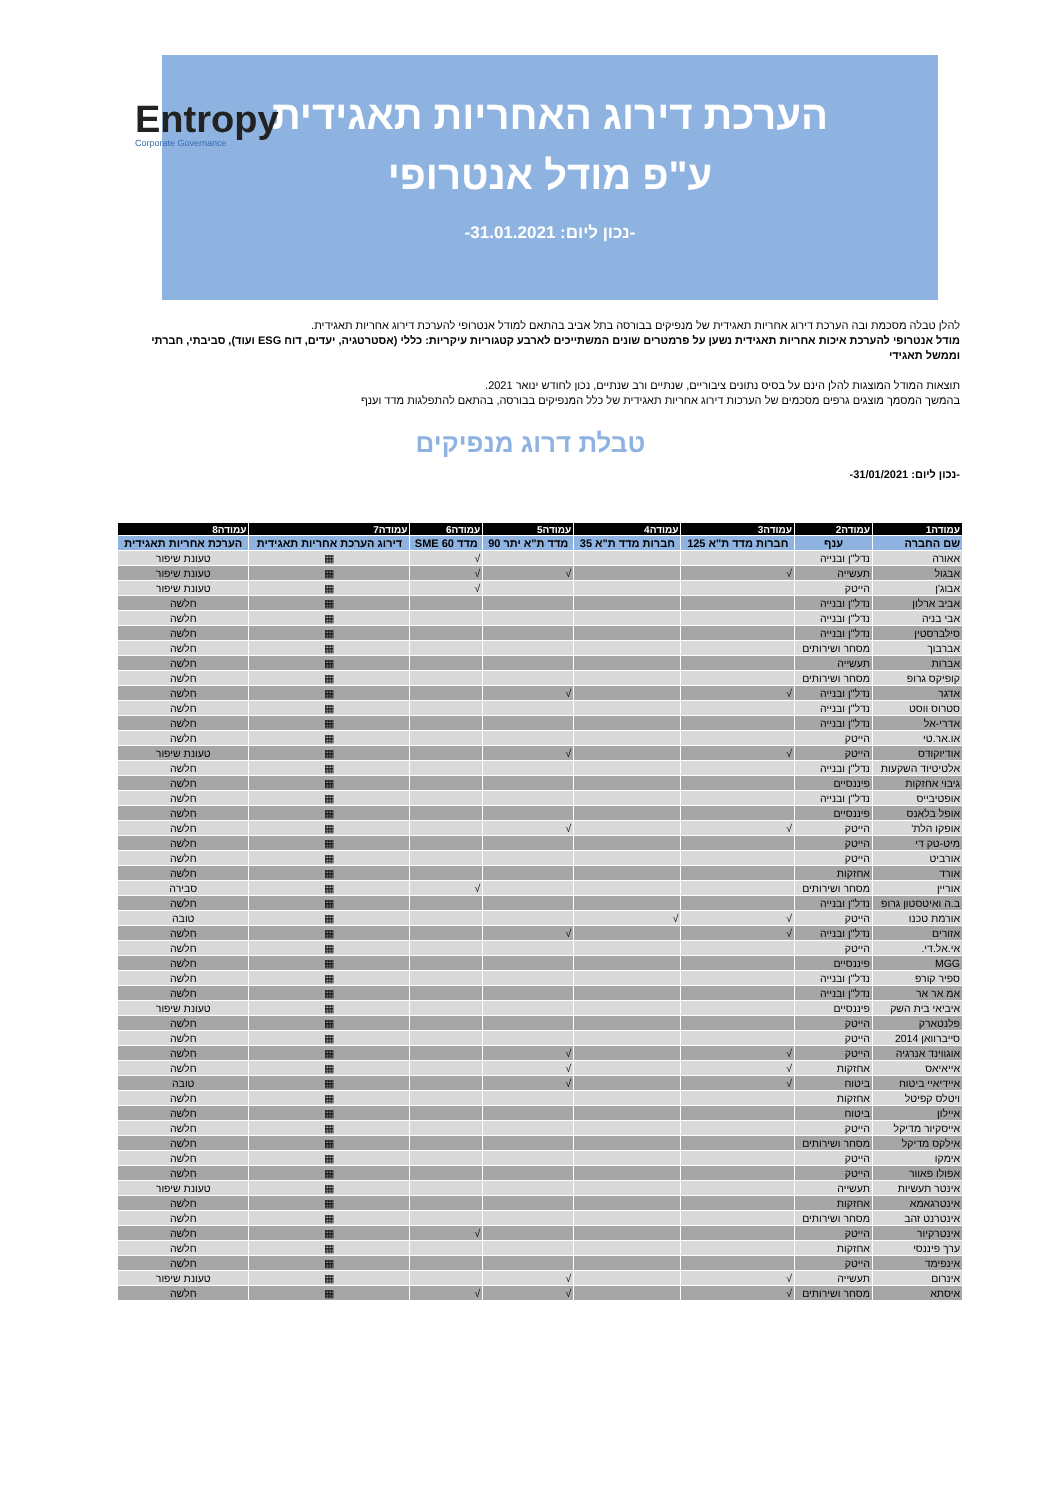Entropy
Corporate Governance
הערכת דירוג האחריות תאגידית
ע"פ מודל אנטרופי
-נכון ליום: 31.01.2021-
להלן טבלה מסכמת ובה הערכת דירוג אחריות תאגידית של מנפיקים בבורסה בתל אביב בהתאם למודל אנטרופי להערכת דירוג אחריות תאגידית.
מודל אנטרופי להערכת איכות אחריות תאגידית נשען על פרמטרים שונים המשתייכים לארבע קטגוריות עיקריות: כללי (אסטרטגיה, יעדים, דוח ESG ועוד), סביבתי, חברתי וממשל תאגידי
תוצאות המודל המוצגות להלן הינם על בסיס נתונים ציבוריים, שנתיים ורב שנתיים, נכון לחודש ינואר 2021.
בהמשך המסמך מוצגים גרפים מסכמים של הערכות דירוג אחריות תאגידית של כלל המנפיקים בבורסה, בהתאם להתפלגות מדד וענף
טבלת דרוג מנפיקים
-נכון ליום: 31/01/2021-
| עמודה1 | עמודה2 | עמודה3 | עמודה4 | עמודה5 | עמודה6 | עמודה7 | עמודה8 |
| --- | --- | --- | --- | --- | --- | --- | --- |
| שם החברה | ענף | חברות מדד ת"א 125 | חברות מדד ת"א 35 | מדד ת"א יתר 90 | מדד SME 60 | דירוג הערכת אחריות תאגידית | הערכת אחריות תאגידית |
| אאורה | נדל"ן ובנייה | | | | √ | ▦ | טעונת שיפור |
| אבגול | תעשייה | √ | | √ | √ | ▦ | טעונת שיפור |
| אבוג'ן | הייטק | | | | √ | ▦ | טעונת שיפור |
| אביב ארלון | נדל"ן ובנייה | | | | | ▦ | חלשה |
| אבי בניה | נדל"ן ובנייה | | | | | ▦ | חלשה |
| סילברסטין | נדל"ן ובנייה | | | | | ▦ | חלשה |
| אברבוך | מסחר ושירותים | | | | | ▦ | חלשה |
| אברות | תעשייה | | | | | ▦ | חלשה |
| קופיקס גרופ | מסחר ושירותים | | | | | ▦ | חלשה |
| אדגר | נדל"ן ובנייה | √ | | √ | | ▦ | חלשה |
| סטרוס ווסט | נדל"ן ובנייה | | | | | ▦ | חלשה |
| אדרי-אל | נדל"ן ובנייה | | | | | ▦ | חלשה |
| או.אר.טי | הייטק | | | | | ▦ | חלשה |
| אודיוקודס | הייטק | √ | | √ | | ▦ | טעונת שיפור |
| אלטיטיוד השקעות | נדל"ן ובנייה | | | | | ▦ | חלשה |
| גיבוי אחזקות | פיננסיים | | | | | ▦ | חלשה |
| אופטיבייס | נדל"ן ובנייה | | | | | ▦ | חלשה |
| אופל בלאנס | פיננסיים | | | | | ▦ | חלשה |
| אופקו הלת' | הייטק | √ | | √ | | ▦ | חלשה |
| מיט-טק די | הייטק | | | | | ▦ | חלשה |
| אורביט | הייטק | | | | | ▦ | חלשה |
| אורד | אחזקות | | | | | ▦ | חלשה |
| אוריין | מסחר ושירותים | | | | √ | ▦ | סבירה |
| ב.ה ואיטסטון גרופ | נדל"ן ובנייה | | | | | ▦ | חלשה |
| אורמת טכנו | הייטק | √ | √ | | | ▦ | טובה |
| אזורים | נדל"ן ובנייה | √ | | √ | | ▦ | חלשה |
| אי.אל.די. | הייטק | | | | | ▦ | חלשה |
| MGG | פיננסיים | | | | | ▦ | חלשה |
| ספיר קורפ | נדל"ן ובנייה | | | | | ▦ | חלשה |
| אמ אר אר | נדל"ן ובנייה | | | | | ▦ | חלשה |
| איביאי בית השק | פיננסיים | | | | | ▦ | טעונת שיפור |
| פלנטארק | הייטק | | | | | ▦ | חלשה |
| סייברוואן 2014 | הייטק | | | | | ▦ | חלשה |
| אוגווינד אנרגיה | הייטק | √ | | √ | | ▦ | חלשה |
| אייאיאס | אחזקות | √ | | √ | | ▦ | חלשה |
| איידיאיי ביטוח | ביטוח | √ | | √ | | ▦ | טובה |
| ויטלס קפיטל | אחזקות | | | | | ▦ | חלשה |
| איילון | ביטוח | | | | | ▦ | חלשה |
| אייסקיור מדיקל | הייטק | | | | | ▦ | חלשה |
| אילקס מדיקל | מסחר ושירותים | | | | | ▦ | חלשה |
| אימקו | הייטק | | | | | ▦ | חלשה |
| אפולו פאוור | הייטק | | | | | ▦ | חלשה |
| אינטר תעשיות | תעשייה | | | | | ▦ | טעונת שיפור |
| אינטרגאמא | אחזקות | | | | | ▦ | חלשה |
| אינטרנט זהב | מסחר ושירותים | | | | | ▦ | חלשה |
| אינטרקיור | הייטק | | | | √ | ▦ | חלשה |
| ערך פיננסי | אחזקות | | | | | ▦ | חלשה |
| אינפימד | הייטק | | | | | ▦ | חלשה |
| אינרום | תעשייה | √ | | √ | | ▦ | טעונת שיפור |
| איסתא | מסחר ושירותים | √ | | √ | √ | ▦ | חלשה |